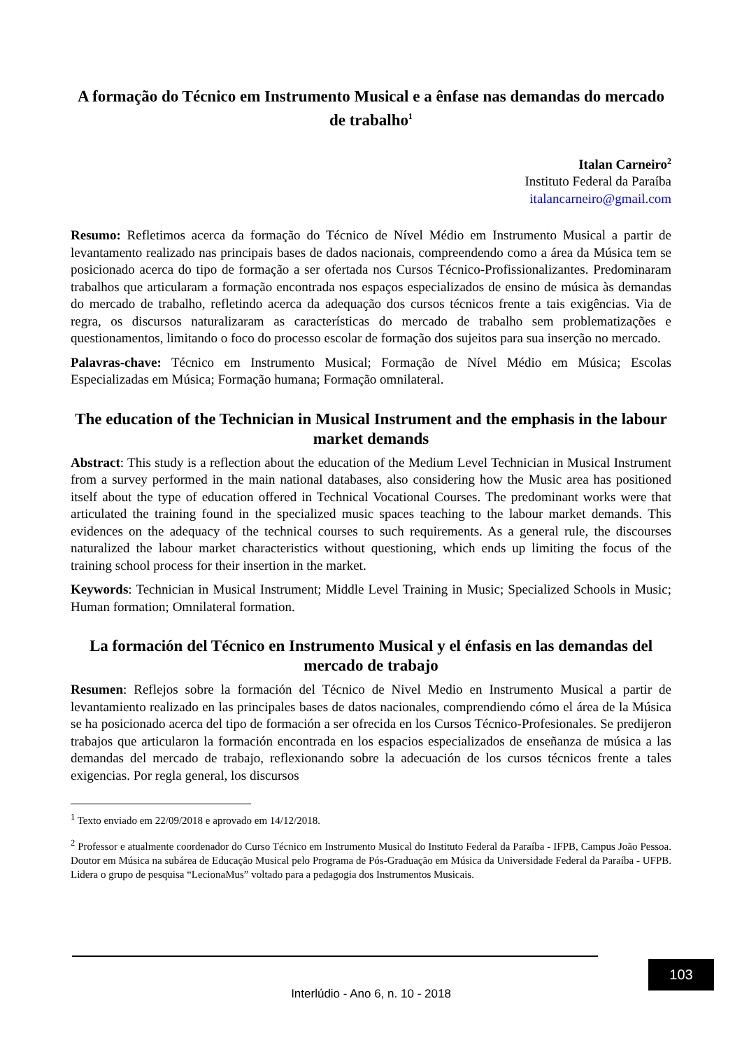A formação do Técnico em Instrumento Musical e a ênfase nas demandas do mercado de trabalho<sup>1</sup>
Italan Carneiro<sup>2</sup>
Instituto Federal da Paraíba
italancarneiro@gmail.com
Resumo: Refletimos acerca da formação do Técnico de Nível Médio em Instrumento Musical a partir de levantamento realizado nas principais bases de dados nacionais, compreendendo como a área da Música tem se posicionado acerca do tipo de formação a ser ofertada nos Cursos Técnico-Profissionalizantes. Predominaram trabalhos que articularam a formação encontrada nos espaços especializados de ensino de música às demandas do mercado de trabalho, refletindo acerca da adequação dos cursos técnicos frente a tais exigências. Via de regra, os discursos naturalizaram as características do mercado de trabalho sem problematizações e questionamentos, limitando o foco do processo escolar de formação dos sujeitos para sua inserção no mercado.
Palavras-chave: Técnico em Instrumento Musical; Formação de Nível Médio em Música; Escolas Especializadas em Música; Formação humana; Formação omnilateral.
The education of the Technician in Musical Instrument and the emphasis in the labour market demands
Abstract: This study is a reflection about the education of the Medium Level Technician in Musical Instrument from a survey performed in the main national databases, also considering how the Music area has positioned itself about the type of education offered in Technical Vocational Courses. The predominant works were that articulated the training found in the specialized music spaces teaching to the labour market demands. This evidences on the adequacy of the technical courses to such requirements. As a general rule, the discourses naturalized the labour market characteristics without questioning, which ends up limiting the focus of the training school process for their insertion in the market.
Keywords: Technician in Musical Instrument; Middle Level Training in Music; Specialized Schools in Music; Human formation; Omnilateral formation.
La formación del Técnico en Instrumento Musical y el énfasis en las demandas del mercado de trabajo
Resumen: Reflejos sobre la formación del Técnico de Nivel Medio en Instrumento Musical a partir de levantamiento realizado en las principales bases de datos nacionales, comprendiendo cómo el área de la Música se ha posicionado acerca del tipo de formación a ser ofrecida en los Cursos Técnico-Profesionales. Se predijeron trabajos que articularon la formación encontrada en los espacios especializados de enseñanza de música a las demandas del mercado de trabajo, reflexionando sobre la adecuación de los cursos técnicos frente a tales exigencias. Por regla general, los discursos
<sup>1</sup> Texto enviado em 22/09/2018 e aprovado em 14/12/2018.
<sup>2</sup> Professor e atualmente coordenador do Curso Técnico em Instrumento Musical do Instituto Federal da Paraíba - IFPB, Campus João Pessoa. Doutor em Música na subárea de Educação Musical pelo Programa de Pós-Graduação em Música da Universidade Federal da Paraíba - UFPB. Lidera o grupo de pesquisa “LecionaMus” voltado para a pedagogia dos Instrumentos Musicais.
103
Interlúdio - Ano 6, n. 10 - 2018